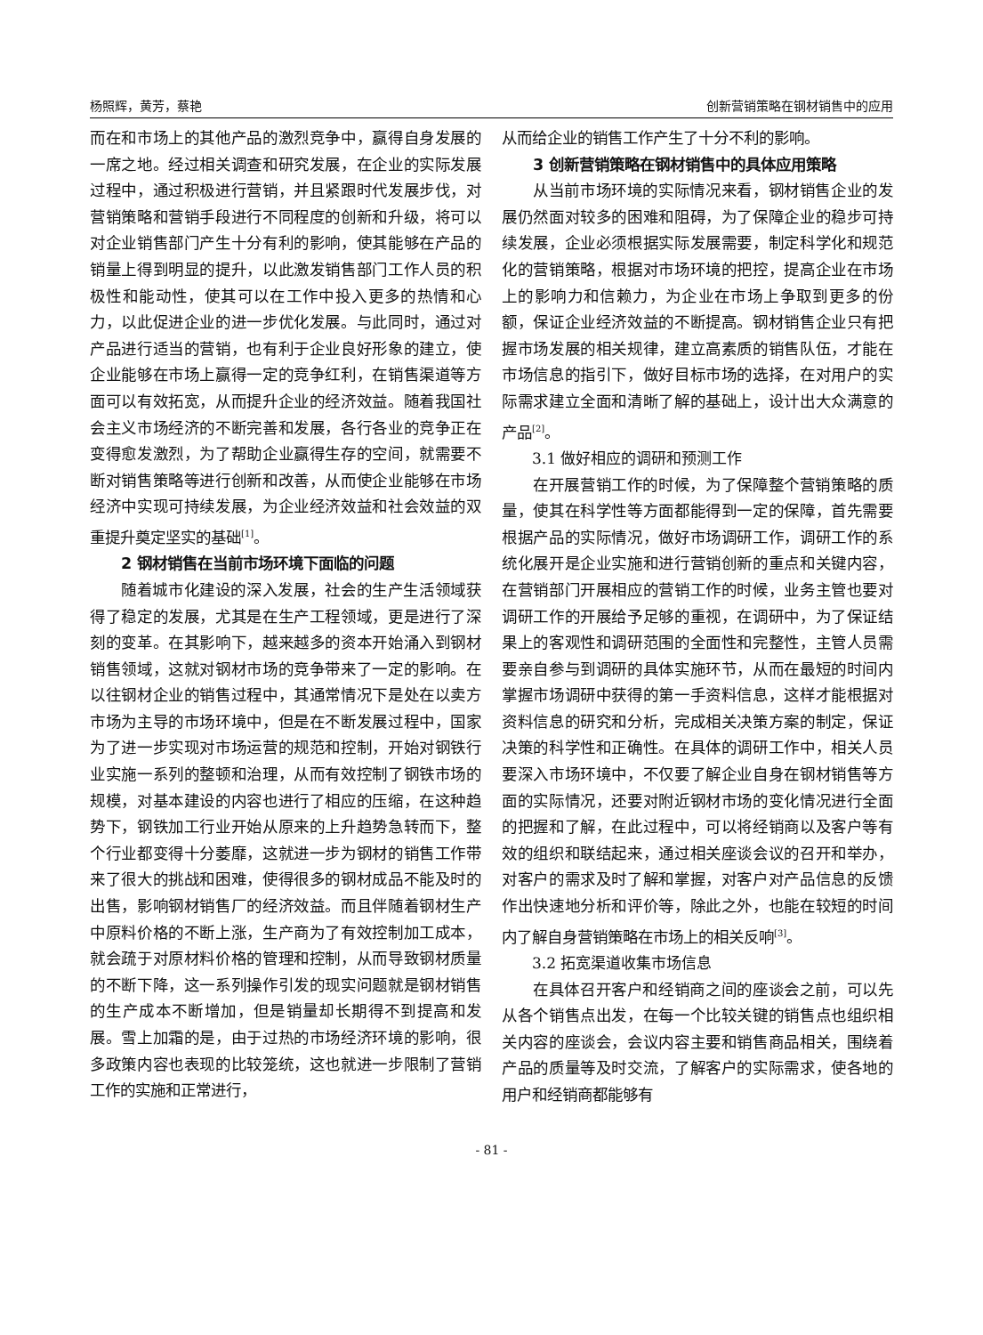杨照辉，黄芳，蔡艳 创新营销策略在钢材销售中的应用
而在和市场上的其他产品的激烈竞争中，赢得自身发展的一席之地。经过相关调查和研究发展，在企业的实际发展过程中，通过积极进行营销，并且紧跟时代发展步伐，对营销策略和营销手段进行不同程度的创新和升级，将可以对企业销售部门产生十分有利的影响，使其能够在产品的销量上得到明显的提升，以此激发销售部门工作人员的积极性和能动性，使其可以在工作中投入更多的热情和心力，以此促进企业的进一步优化发展。与此同时，通过对产品进行适当的营销，也有利于企业良好形象的建立，使企业能够在市场上赢得一定的竞争红利，在销售渠道等方面可以有效拓宽，从而提升企业的经济效益。随着我国社会主义市场经济的不断完善和发展，各行各业的竞争正在变得愈发激烈，为了帮助企业赢得生存的空间，就需要不断对销售策略等进行创新和改善，从而使企业能够在市场经济中实现可持续发展，为企业经济效益和社会效益的双重提升奠定坚实的基础<sup>[1]</sup>。
2 钢材销售在当前市场环境下面临的问题
随着城市化建设的深入发展，社会的生产生活领域获得了稳定的发展，尤其是在生产工程领域，更是进行了深刻的变革。在其影响下，越来越多的资本开始涌入到钢材销售领域，这就对钢材市场的竞争带来了一定的影响。在以往钢材企业的销售过程中，其通常情况下是处在以卖方市场为主导的市场环境中，但是在不断发展过程中，国家为了进一步实现对市场运营的规范和控制，开始对钢铁行业实施一系列的整顿和治理，从而有效控制了钢铁市场的规模，对基本建设的内容也进行了相应的压缩，在这种趋势下，钢铁加工行业开始从原来的上升趋势急转而下，整个行业都变得十分萎靡，这就进一步为钢材的销售工作带来了很大的挑战和困难，使得很多的钢材成品不能及时的出售，影响钢材销售厂的经济效益。而且伴随着钢材生产中原料价格的不断上涨，生产商为了有效控制加工成本，就会疏于对原材料价格的管理和控制，从而导致钢材质量的不断下降，这一系列操作引发的现实问题就是钢材销售的生产成本不断增加，但是销量却长期得不到提高和发展。雪上加霜的是，由于过热的市场经济环境的影响，很多政策内容也表现的比较笼统，这也就进一步限制了营销工作的实施和正常进行，
从而给企业的销售工作产生了十分不利的影响。
3 创新营销策略在钢材销售中的具体应用策略
从当前市场环境的实际情况来看，钢材销售企业的发展仍然面对较多的困难和阻碍，为了保障企业的稳步可持续发展，企业必须根据实际发展需要，制定科学化和规范化的营销策略，根据对市场环境的把控，提高企业在市场上的影响力和信赖力，为企业在市场上争取到更多的份额，保证企业经济效益的不断提高。钢材销售企业只有把握市场发展的相关规律，建立高素质的销售队伍，才能在市场信息的指引下，做好目标市场的选择，在对用户的实际需求建立全面和清晰了解的基础上，设计出大众满意的产品<sup>[2]</sup>。
3.1 做好相应的调研和预测工作
在开展营销工作的时候，为了保障整个营销策略的质量，使其在科学性等方面都能得到一定的保障，首先需要根据产品的实际情况，做好市场调研工作，调研工作的系统化展开是企业实施和进行营销创新的重点和关键内容，在营销部门开展相应的营销工作的时候，业务主管也要对调研工作的开展给予足够的重视，在调研中，为了保证结果上的客观性和调研范围的全面性和完整性，主管人员需要亲自参与到调研的具体实施环节，从而在最短的时间内掌握市场调研中获得的第一手资料信息，这样才能根据对资料信息的研究和分析，完成相关决策方案的制定，保证决策的科学性和正确性。在具体的调研工作中，相关人员要深入市场环境中，不仅要了解企业自身在钢材销售等方面的实际情况，还要对附近钢材市场的变化情况进行全面的把握和了解，在此过程中，可以将经销商以及客户等有效的组织和联结起来，通过相关座谈会议的召开和举办，对客户的需求及时了解和掌握，对客户对产品信息的反馈作出快速地分析和评价等，除此之外，也能在较短的时间内了解自身营销策略在市场上的相关反响<sup>[3]</sup>。
3.2 拓宽渠道收集市场信息
在具体召开客户和经销商之间的座谈会之前，可以先从各个销售点出发，在每一个比较关键的销售点也组织相关内容的座谈会，会议内容主要和销售商品相关，围绕着产品的质量等及时交流，了解客户的实际需求，使各地的用户和经销商都能够有
- 81 -